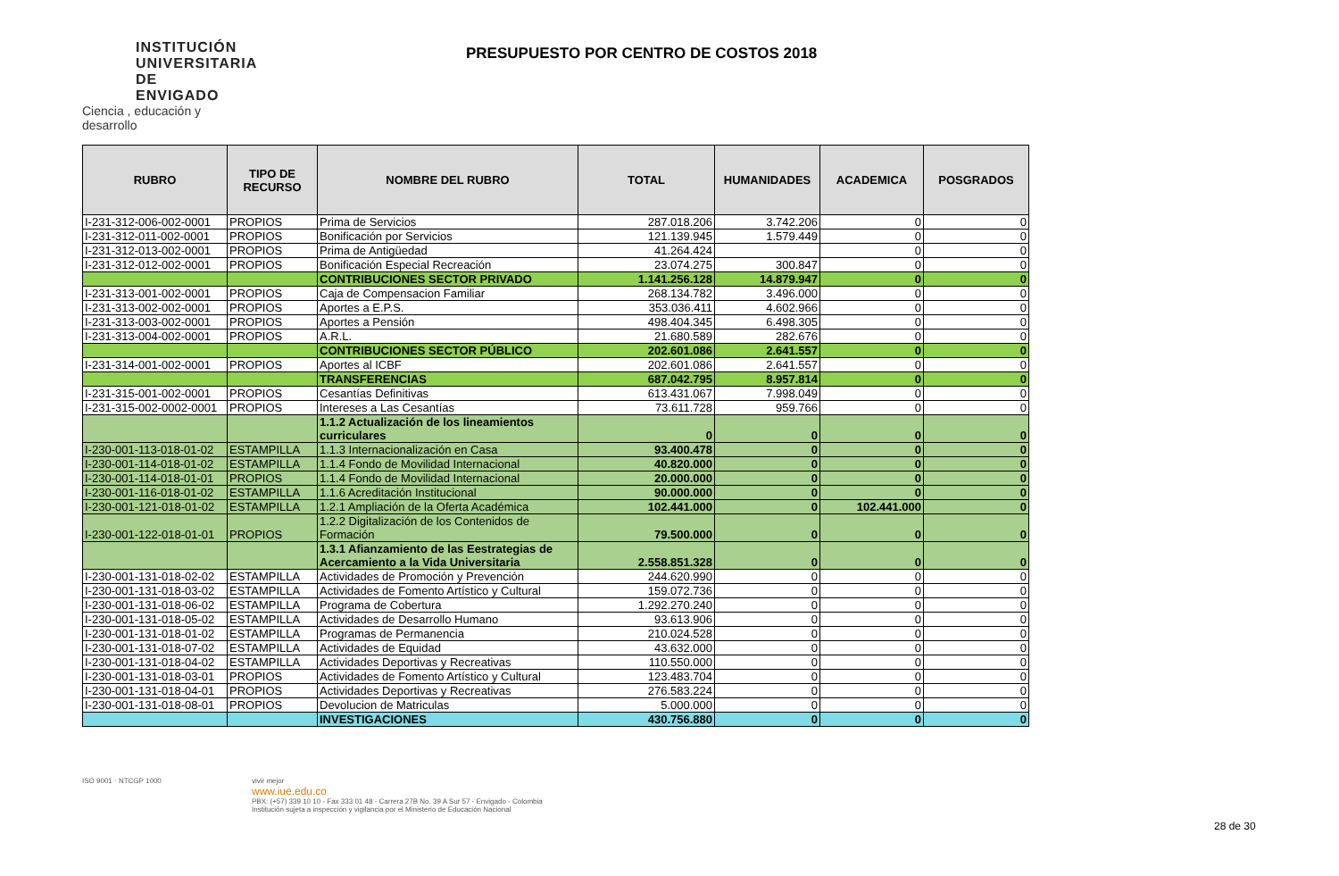INSTITUCIÓN
UNIVERSITARIA
DE ENVIGADO
Ciencia , educación y desarrollo
PRESUPUESTO POR CENTRO DE COSTOS 2018
| RUBRO | TIPO DE RECURSO | NOMBRE DEL RUBRO | TOTAL | HUMANIDADES | ACADEMICA | POSGRADOS |
| --- | --- | --- | --- | --- | --- | --- |
| I-231-312-006-002-0001 | PROPIOS | Prima de Servicios | 287.018.206 | 3.742.206 | 0 | 0 |
| I-231-312-011-002-0001 | PROPIOS | Bonificación por Servicios | 121.139.945 | 1.579.449 | 0 | 0 |
| I-231-312-013-002-0001 | PROPIOS | Prima de Antigüedad | 41.264.424 | | 0 | 0 |
| I-231-312-012-002-0001 | PROPIOS | Bonificación Especial Recreación | 23.074.275 | 300.847 | 0 | 0 |
| | | CONTRIBUCIONES SECTOR PRIVADO | 1.141.256.128 | 14.879.947 | 0 | 0 |
| I-231-313-001-002-0001 | PROPIOS | Caja de Compensacion Familiar | 268.134.782 | 3.496.000 | 0 | 0 |
| I-231-313-002-002-0001 | PROPIOS | Aportes a E.P.S. | 353.036.411 | 4.602.966 | 0 | 0 |
| I-231-313-003-002-0001 | PROPIOS | Aportes a Pensión | 498.404.345 | 6.498.305 | 0 | 0 |
| I-231-313-004-002-0001 | PROPIOS | A.R.L. | 21.680.589 | 282.676 | 0 | 0 |
| | | CONTRIBUCIONES SECTOR PÚBLICO | 202.601.086 | 2.641.557 | 0 | 0 |
| I-231-314-001-002-0001 | PROPIOS | Aportes al ICBF | 202.601.086 | 2.641.557 | 0 | 0 |
| | | TRANSFERENCIAS | 687.042.795 | 8.957.814 | 0 | 0 |
| I-231-315-001-002-0001 | PROPIOS | Cesantías Definitivas | 613.431.067 | 7.998.049 | 0 | 0 |
| I-231-315-002-0002-0001 | PROPIOS | Intereses a Las Cesantías | 73.611.728 | 959.766 | 0 | 0 |
| | | 1.1.2 Actualización de los lineamientos curriculares | 0 | 0 | 0 | 0 |
| I-230-001-113-018-01-02 | ESTAMPILLA | 1.1.3 Internacionalización en Casa | 93.400.478 | 0 | 0 | 0 |
| I-230-001-114-018-01-02 | ESTAMPILLA | 1.1.4 Fondo de Movilidad Internacional | 40.820.000 | 0 | 0 | 0 |
| I-230-001-114-018-01-01 | PROPIOS | 1.1.4 Fondo de Movilidad Internacional | 20.000.000 | 0 | 0 | 0 |
| I-230-001-116-018-01-02 | ESTAMPILLA | 1.1.6 Acreditación Institucional | 90.000.000 | 0 | 0 | 0 |
| I-230-001-121-018-01-02 | ESTAMPILLA | 1.2.1 Ampliación de la Oferta Académica | 102.441.000 | 0 | 102.441.000 | 0 |
| I-230-001-122-018-01-01 | PROPIOS | 1.2.2 Digitalización de los Contenidos de Formación | 79.500.000 | 0 | 0 | 0 |
| | | 1.3.1 Afianzamiento de las Eestrategias de Acercamiento a la Vida Universitaria | 2.558.851.328 | 0 | 0 | 0 |
| I-230-001-131-018-02-02 | ESTAMPILLA | Actividades de Promoción y Prevención | 244.620.990 | 0 | 0 | 0 |
| I-230-001-131-018-03-02 | ESTAMPILLA | Actividades de Fomento Artístico y Cultural | 159.072.736 | 0 | 0 | 0 |
| I-230-001-131-018-06-02 | ESTAMPILLA | Programa de Cobertura | 1.292.270.240 | 0 | 0 | 0 |
| I-230-001-131-018-05-02 | ESTAMPILLA | Actividades de Desarrollo Humano | 93.613.906 | 0 | 0 | 0 |
| I-230-001-131-018-01-02 | ESTAMPILLA | Programas de Permanencia | 210.024.528 | 0 | 0 | 0 |
| I-230-001-131-018-07-02 | ESTAMPILLA | Actividades de Equidad | 43.632.000 | 0 | 0 | 0 |
| I-230-001-131-018-04-02 | ESTAMPILLA | Actividades Deportivas y Recreativas | 110.550.000 | 0 | 0 | 0 |
| I-230-001-131-018-03-01 | PROPIOS | Actividades de Fomento Artístico y Cultural | 123.483.704 | 0 | 0 | 0 |
| I-230-001-131-018-04-01 | PROPIOS | Actividades Deportivas y Recreativas | 276.583.224 | 0 | 0 | 0 |
| I-230-001-131-018-08-01 | PROPIOS | Devolucion de Matriculas | 5.000.000 | 0 | 0 | 0 |
| | | INVESTIGACIONES | 430.756.880 | 0 | 0 | 0 |
ISO 9001 · NTCGP 1000 vivir mejor
www.iue.edu.co
PBX: (+57) 339 10 10 - Fax 333 01 48 - Carrera 27B No. 39 A Sur 57 - Envigado - Colombia
Institución sujeta a inspección y vigilancia por el Ministerio de Educación Nacional
28 de 30